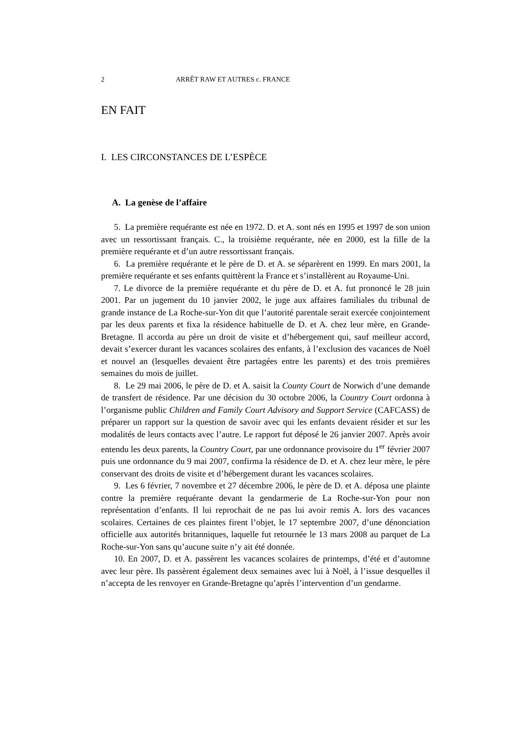2 ARRÊT RAW ET AUTRES c. FRANCE
EN FAIT
I. LES CIRCONSTANCES DE L’ESPÈCE
A. La genèse de l’affaire
5. La première requérante est née en 1972. D. et A. sont nés en 1995 et 1997 de son union avec un ressortissant français. C., la troisième requérante, née en 2000, est la fille de la première requérante et d’un autre ressortissant français.
6. La première requérante et le père de D. et A. se séparèrent en 1999. En mars 2001, la première requérante et ses enfants quittèrent la France et s’installèrent au Royaume-Uni.
7. Le divorce de la première requérante et du père de D. et A. fut prononcé le 28 juin 2001. Par un jugement du 10 janvier 2002, le juge aux affaires familiales du tribunal de grande instance de La Roche-sur-Yon dit que l’autorité parentale serait exercée conjointement par les deux parents et fixa la résidence habituelle de D. et A. chez leur mère, en Grande-Bretagne. Il accorda au père un droit de visite et d’hébergement qui, sauf meilleur accord, devait s’exercer durant les vacances scolaires des enfants, à l’exclusion des vacances de Noël et nouvel an (lesquelles devaient être partagées entre les parents) et des trois premières semaines du mois de juillet.
8. Le 29 mai 2006, le père de D. et A. saisit la County Court de Norwich d’une demande de transfert de résidence. Par une décision du 30 octobre 2006, la Country Court ordonna à l’organisme public Children and Family Court Advisory and Support Service (CAFCASS) de préparer un rapport sur la question de savoir avec qui les enfants devaient résider et sur les modalités de leurs contacts avec l’autre. Le rapport fut déposé le 26 janvier 2007. Après avoir entendu les deux parents, la Country Court, par une ordonnance provisoire du 1<sup>er</sup> février 2007 puis une ordonnance du 9 mai 2007, confirma la résidence de D. et A. chez leur mère, le père conservant des droits de visite et d’hébergement durant les vacances scolaires.
9. Les 6 février, 7 novembre et 27 décembre 2006, le père de D. et A. déposa une plainte contre la première requérante devant la gendarmerie de La Roche-sur-Yon pour non représentation d’enfants. Il lui reprochait de ne pas lui avoir remis A. lors des vacances scolaires. Certaines de ces plaintes firent l’objet, le 17 septembre 2007, d’une dénonciation officielle aux autorités britanniques, laquelle fut retournée le 13 mars 2008 au parquet de La Roche-sur-Yon sans qu’aucune suite n’y ait été donnée.
10. En 2007, D. et A. passèrent les vacances scolaires de printemps, d’été et d’automne avec leur père. Ils passèrent également deux semaines avec lui à Noël, à l’issue desquelles il n’accepta de les renvoyer en Grande-Bretagne qu’après l’intervention d’un gendarme.